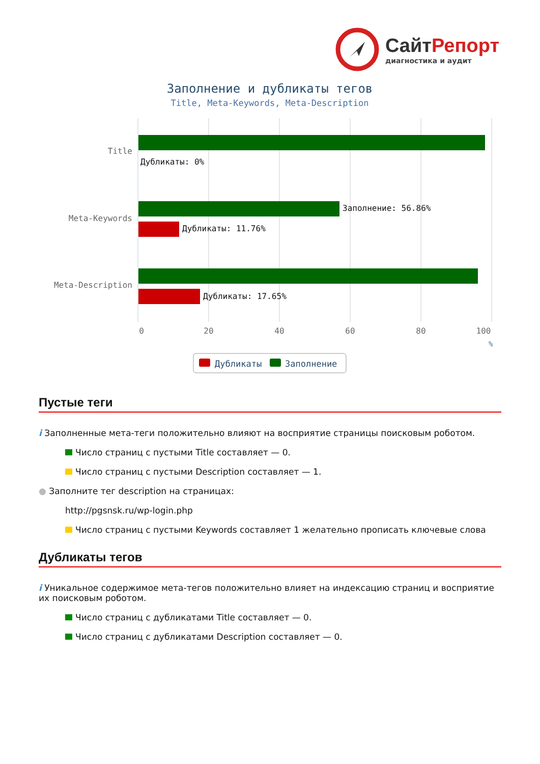СайтРепорт
диагностика и аудит
Заполнение и дубликаты тегов
Title, Meta-Keywords, Meta-Description
Title
Meta-Keywords
Meta-Description
Дубликаты: 0%
Заполнение: 56.86%
Дубликаты: 11.76%
Дубликаты: 17.65%
0
20
40
60
80
100
%
Дубликаты
Заполнение
Пустые теги
i Заполненные мета-теги положительно влияют на восприятие страницы поисковым роботом.
Число страниц с пустыми Title составляет — 0.
Число страниц с пустыми Description составляет — 1.
● Заполните тег description на страницах:
http://pgsnsk.ru/wp-login.php
Число страниц с пустыми Keywords составляет 1 желательно прописать ключевые слова
Дубликаты тегов
i Уникальное содержимое мета-тегов положительно влияет на индексацию страниц и восприятие их поисковым роботом.
Число страниц с дубликатами Title составляет — 0.
Число страниц с дубликатами Description составляет — 0.